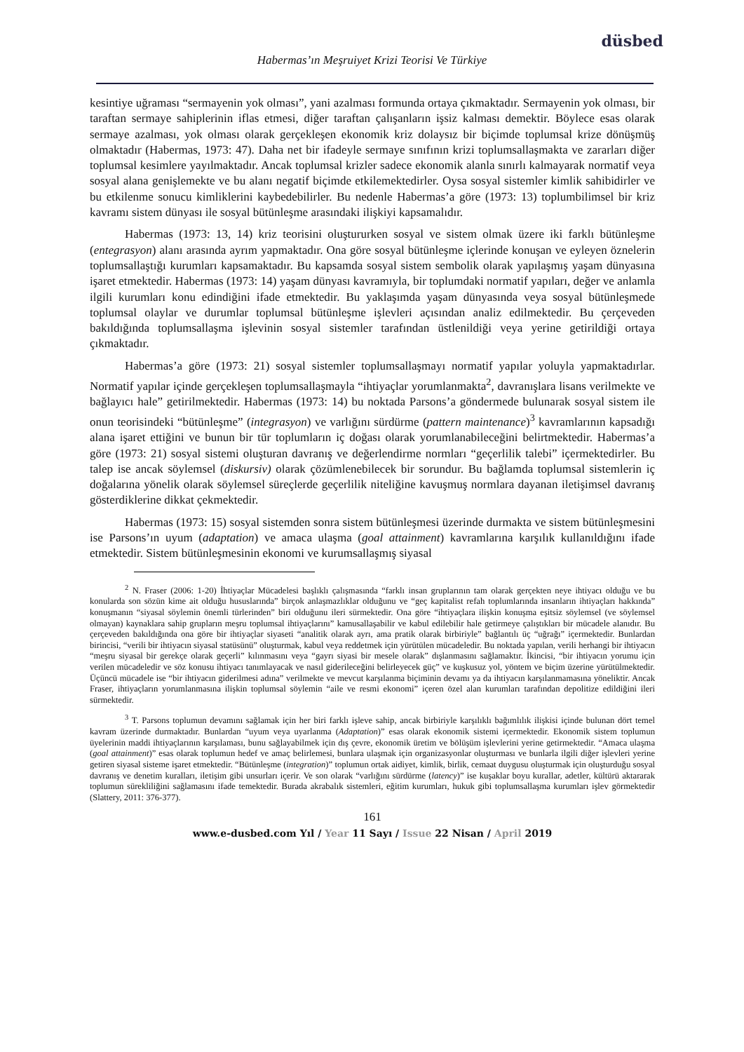düsbed
Habermas’ın Meşruiyet Krizi Teorisi Ve Türkiye
kesintiye uğraması “sermayenin yok olması”, yani azalması formunda ortaya çıkmaktadır. Sermayenin yok olması, bir taraftan sermaye sahiplerinin iflas etmesi, diğer taraftan çalışanların işsiz kalması demektir. Böylece esas olarak sermaye azalması, yok olması olarak gerçekleşen ekonomik kriz dolaysız bir biçimde toplumsal krize dönüşmüş olmaktadır (Habermas, 1973: 47). Daha net bir ifadeyle sermaye sınıfının krizi toplumsallaşmakta ve zararları diğer toplumsal kesimlere yayılmaktadır. Ancak toplumsal krizler sadece ekonomik alanla sınırlı kalmayarak normatif veya sosyal alana genişlemekte ve bu alanı negatif biçimde etkilemektedirler. Oysa sosyal sistemler kimlik sahibidirler ve bu etkilenme sonucu kimliklerini kaybedebilirler. Bu nedenle Habermas’a göre (1973: 13) toplumbilimsel bir kriz kavramı sistem dünyası ile sosyal bütünleşme arasındaki ilişkiyi kapsamalıdır.
Habermas (1973: 13, 14) kriz teorisini oluştururken sosyal ve sistem olmak üzere iki farklı bütünleşme (entegrasyon) alanı arasında ayrım yapmaktadır. Ona göre sosyal bütünleşme içlerinde konuşan ve eyleyen öznelerin toplumsallaştığı kurumları kapsamaktadır. Bu kapsamda sosyal sistem sembolik olarak yapılaşmış yaşam dünyasına işaret etmektedir. Habermas (1973: 14) yaşam dünyası kavramıyla, bir toplumdaki normatif yapıları, değer ve anlamla ilgili kurumları konu edindiğini ifade etmektedir. Bu yaklaşımda yaşam dünyasında veya sosyal bütünleşmede toplumsal olaylar ve durumlar toplumsal bütünleşme işlevleri açısından analiz edilmektedir. Bu çerçeveden bakıldığında toplumsallaşma işlevinin sosyal sistemler tarafından üstlenildiği veya yerine getirildiği ortaya çıkmaktadır.
Habermas’a göre (1973: 21) sosyal sistemler toplumsallaşmayı normatif yapılar yoluyla yapmaktadırlar. Normatif yapılar içinde gerçekleşen toplumsallaşmayla “ihtiyaçlar yorumlanmakta<sup>2</sup>, davranışlara lisans verilmekte ve bağlayıcı hale” getirilmektedir. Habermas (1973: 14) bu noktada Parsons’a göndermede bulunarak sosyal sistem ile onun teorisindeki “bütünleşme” (integrasyon) ve varlığını sürdürme (pattern maintenance)<sup>3</sup> kavramlarının kapsadığı alana işaret ettiğini ve bunun bir tür toplumların iç doğası olarak yorumlanabileceğini belirtmektedir. Habermas’a göre (1973: 21) sosyal sistemi oluşturan davranış ve değerlendirme normları “geçerlilik talebi” içermektedirler. Bu talep ise ancak söylemsel (diskursiv) olarak çözümlenebilecek bir sorundur. Bu bağlamda toplumsal sistemlerin iç doğalarına yönelik olarak söylemsel süreçlerde geçerlilik niteliğine kavuşmuş normlara dayanan iletişimsel davranış gösterdiklerine dikkat çekmektedir.
Habermas (1973: 15) sosyal sistemden sonra sistem bütünleşmesi üzerinde durmakta ve sistem bütünleşmesini ise Parsons’ın uyum (adaptation) ve amaca ulaşma (goal attainment) kavramlarına karşılık kullanıldığını ifade etmektedir. Sistem bütünleşmesinin ekonomi ve kurumsallaşmış siyasal
<sup>2</sup> N. Fraser (2006: 1-20) İhtiyaçlar Mücadelesi başlıklı çalışmasında “farklı insan gruplarının tam olarak gerçekten neye ihtiyacı olduğu ve bu konularda son sözün kime ait olduğu hususlarında” birçok anlaşmazlıklar olduğunu ve “geç kapitalist refah toplumlarında insanların ihtiyaçları hakkında” konuşmanın “siyasal söylemin önemli türlerinden” biri olduğunu ileri sürmektedir. Ona göre “ihtiyaçlara ilişkin konuşma eşitsiz söylemsel (ve söylemsel olmayan) kaynaklara sahip grupların meşru toplumsal ihtiyaçlarını” kamusallaşabilir ve kabul edilebilir hale getirmeye çalıştıkları bir mücadele alanıdır. Bu çerçeveden bakıldığında ona göre bir ihtiyaçlar siyaseti “analitik olarak ayrı, ama pratik olarak birbiriyle” bağlantılı üç “uğrağı” içermektedir. Bunlardan birincisi, “verili bir ihtiyacın siyasal statüsünü” oluşturmak, kabul veya reddetmek için yürütülen mücadeledir. Bu noktada yapılan, verili herhangi bir ihtiyacın “meşru siyasal bir gerekçe olarak geçerli” kılınmasını veya “gayrı siyasi bir mesele olarak” dışlanmasını sağlamaktır. İkincisi, “bir ihtiyacın yorumu için verilen mücadeledir ve söz konusu ihtiyacı tanımlayacak ve nasıl giderileceğini belirleyecek güç” ve kuşkusuz yol, yöntem ve biçim üzerine yürütülmektedir. Üçüncü mücadele ise “bir ihtiyacın giderilmesi adına” verilmekte ve mevcut karşılanma biçiminin devamı ya da ihtiyacın karşılanmamasına yöneliktir. Ancak Fraser, ihtiyaçların yorumlanmasına ilişkin toplumsal söylemin “aile ve resmi ekonomi” içeren özel alan kurumları tarafından depolitize edildiğini ileri sürmektedir.
<sup>3</sup> T. Parsons toplumun devamını sağlamak için her biri farklı işleve sahip, ancak birbiriyle karşılıklı bağımlılık ilişkisi içinde bulunan dört temel kavram üzerinde durmaktadır. Bunlardan “uyum veya uyarlanma (Adaptation)” esas olarak ekonomik sistemi içermektedir. Ekonomik sistem toplumun üyelerinin maddi ihtiyaçlarının karşılaması, bunu sağlayabilmek için dış çevre, ekonomik üretim ve bölüşüm işlevlerini yerine getirmektedir. “Amaca ulaşma (goal attainment)” esas olarak toplumun hedef ve amaç belirlemesi, bunlara ulaşmak için organizasyonlar oluşturması ve bunlarla ilgili diğer işlevleri yerine getiren siyasal sisteme işaret etmektedir. “Bütünleşme (integration)” toplumun ortak aidiyet, kimlik, birlik, cemaat duygusu oluşturmak için oluşturduğu sosyal davranış ve denetim kuralları, iletişim gibi unsurları içerir. Ve son olarak “varlığını sürdürme (latency)” ise kuşaklar boyu kurallar, adetler, kültürü aktararak toplumun sürekliliğini sağlamasını ifade temektedir. Burada akrabalık sistemleri, eğitim kurumları, hukuk gibi toplumsallaşma kurumları işlev görmektedir (Slattery, 2011: 376-377).
161
www.e-dusbed.com Yıl / Year 11 Sayı / Issue 22 Nisan / April 2019